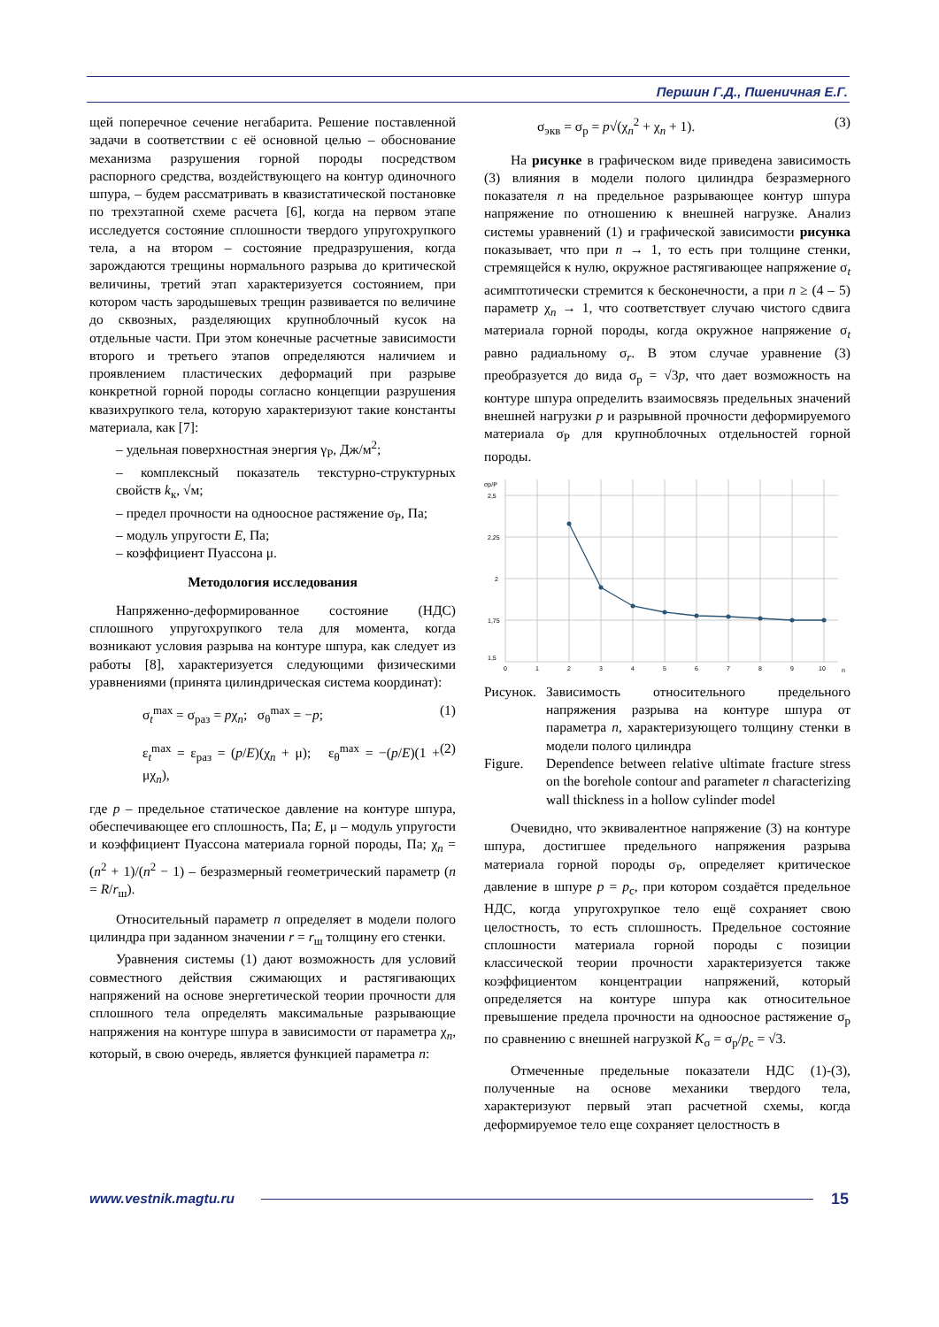Першин Г.Д., Пшеничная Е.Г.
щей поперечное сечение негабарита. Решение поставленной задачи в соответствии с её основной целью – обоснование механизма разрушения горной породы посредством распорного средства, воздействующего на контур одиночного шпура, – будем рассматривать в квазистатической постановке по трехэтапной схеме расчета [6], когда на первом этапе исследуется состояние сплошности твердого упругохрупкого тела, а на втором – состояние предразрушения, когда зарождаются трещины нормального разрыва до критической величины, третий этап характеризуется состоянием, при котором часть зародышевых трещин развивается по величине до сквозных, разделяющих крупноблочный кусок на отдельные части. При этом конечные расчетные зависимости второго и третьего этапов определяются наличием и проявлением пластических деформаций при разрыве конкретной горной породы согласно концепции разрушения квазихрупкого тела, которую характеризуют такие константы материала, как [7]:
– удельная поверхностная энергия γ<sub>P</sub>, Дж/м<sup>2</sup>;
– комплексный показатель текстурно-структурных свойств k<sub>к</sub>, √м;
– предел прочности на одноосное растяжение σ<sub>P</sub>, Па;
– модуль упругости E, Па;
– коэффициент Пуассона μ.
Методология исследования
Напряженно-деформированное состояние (НДС) сплошного упругохрупкого тела для момента, когда возникают условия разрыва на контуре шпура, как следует из работы [8], характеризуется следующими физическими уравнениями (принята цилиндрическая система координат):
σ<sub>t</sub><sup>max</sup> = σ<sub>раз</sub> = pχ<sub>n</sub>; σ<sub>θ</sub><sup>max</sup> = −p; (1)
ε<sub>t</sub><sup>max</sup> = ε<sub>раз</sub> = (p/E)(χ<sub>n</sub> + μ); ε<sub>θ</sub><sup>max</sup> = −(p/E)(1 + μχ<sub>n</sub>), (2)
где p – предельное статическое давление на контуре шпура, обеспечивающее его сплошность, Па; E, μ – модуль упругости и коэффициент Пуассона материала горной породы, Па; χ<sub>n</sub> = (n<sup>2</sup> + 1)/(n<sup>2</sup> − 1) – безразмерный геометрический параметр (n = R/r<sub>ш</sub>).
Относительный параметр n определяет в модели полого цилиндра при заданном значении r = r<sub>ш</sub> толщину его стенки.
Уравнения системы (1) дают возможность для условий совместного действия сжимающих и растягивающих напряжений на основе энергетической теории прочности для сплошного тела определять максимальные разрывающие напряжения на контуре шпура в зависимости от параметра χ<sub>n</sub>, который, в свою очередь, является функцией параметра n:
σ<sub>экв</sub> = σ<sub>р</sub> = p√(χ<sub>n</sub><sup>2</sup> + χ<sub>n</sub> + 1). (3)
На рисунке в графическом виде приведена зависимость (3) влияния в модели полого цилиндра безразмерного показателя n на предельное разрывающее контур шпура напряжение по отношению к внешней нагрузке. Анализ системы уравнений (1) и графической зависимости рисунка показывает, что при n → 1, то есть при толщине стенки, стремящейся к нулю, окружное растягивающее напряжение σ<sub>t</sub> асимптотически стремится к бесконечности, а при n ≥ (4 – 5) параметр χ<sub>n</sub> → 1, что соответствует случаю чистого сдвига материала горной породы, когда окружное напряжение σ<sub>t</sub> равно радиальному σ<sub>r</sub>. В этом случае уравнение (3) преобразуется до вида σ<sub>р</sub> = √3p, что дает возможность на контуре шпура определить взаимосвязь предельных значений внешней нагрузки p и разрывной прочности деформируемого материала σ<sub>P</sub> для крупноблочных отдельностей горной породы.
σр/P
2,5
2,25
2
1,75
1,5
0
1
2
3
4
5
6
7
8
9
10
n
Рисунок. Зависимость относительного предельного напряжения разрыва на контуре шпура от параметра n, характеризующего толщину стенки в модели полого цилиндра
Figure. Dependence between relative ultimate fracture stress on the borehole contour and parameter n characterizing wall thickness in a hollow cylinder model
Очевидно, что эквивалентное напряжение (3) на контуре шпура, достигшее предельного напряжения разрыва материала горной породы σ<sub>P</sub>, определяет критическое давление в шпуре p = p<sub>c</sub>, при котором создаётся предельное НДС, когда упругохрупкое тело ещё сохраняет свою целостность, то есть сплошность. Предельное состояние сплошности материала горной породы с позиции классической теории прочности характеризуется также коэффициентом концентрации напряжений, который определяется на контуре шпура как относительное превышение предела прочности на одноосное растяжение σ<sub>р</sub> по сравнению с внешней нагрузкой K<sub>σ</sub> = σ<sub>р</sub>/p<sub>c</sub> = √3.
Отмеченные предельные показатели НДС (1)-(3), полученные на основе механики твердого тела, характеризуют первый этап расчетной схемы, когда деформируемое тело еще сохраняет целостность в
www.vestnik.magtu.ru 15